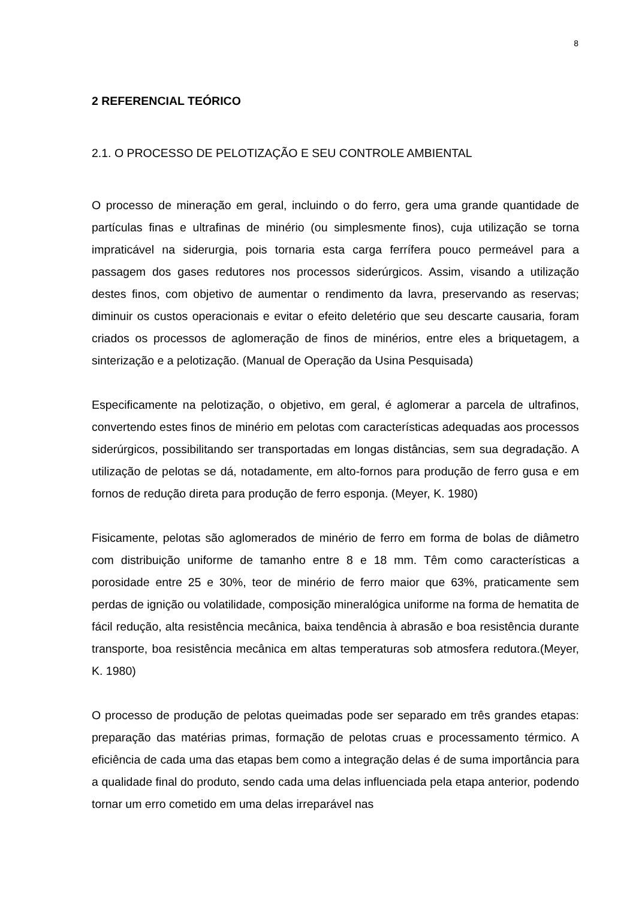8
2 REFERENCIAL TEÓRICO
2.1. O PROCESSO DE PELOTIZAÇÃO E SEU CONTROLE AMBIENTAL
O processo de mineração em geral, incluindo o do ferro, gera uma grande quantidade de partículas finas e ultrafinas de minério (ou simplesmente finos), cuja utilização se torna impraticável na siderurgia, pois tornaria esta carga ferrífera pouco permeável para a passagem dos gases redutores nos processos siderúrgicos. Assim, visando a utilização destes finos, com objetivo de aumentar o rendimento da lavra, preservando as reservas; diminuir os custos operacionais e evitar o efeito deletério que seu descarte causaria, foram criados os processos de aglomeração de finos de minérios, entre eles a briquetagem, a sinterização e a pelotização. (Manual de Operação da Usina Pesquisada)
Especificamente na pelotização, o objetivo, em geral, é aglomerar a parcela de ultrafinos, convertendo estes finos de minério em pelotas com características adequadas aos processos siderúrgicos, possibilitando ser transportadas em longas distâncias, sem sua degradação. A utilização de pelotas se dá, notadamente, em alto-fornos para produção de ferro gusa e em fornos de redução direta para produção de ferro esponja. (Meyer, K. 1980)
Fisicamente, pelotas são aglomerados de minério de ferro em forma de bolas de diâmetro com distribuição uniforme de tamanho entre 8 e 18 mm. Têm como características a porosidade entre 25 e 30%, teor de minério de ferro maior que 63%, praticamente sem perdas de ignição ou volatilidade, composição mineralógica uniforme na forma de hematita de fácil redução, alta resistência mecânica, baixa tendência à abrasão e boa resistência durante transporte, boa resistência mecânica em altas temperaturas sob atmosfera redutora.(Meyer, K. 1980)
O processo de produção de pelotas queimadas pode ser separado em três grandes etapas: preparação das matérias primas, formação de pelotas cruas e processamento térmico. A eficiência de cada uma das etapas bem como a integração delas é de suma importância para a qualidade final do produto, sendo cada uma delas influenciada pela etapa anterior, podendo tornar um erro cometido em uma delas irreparável nas